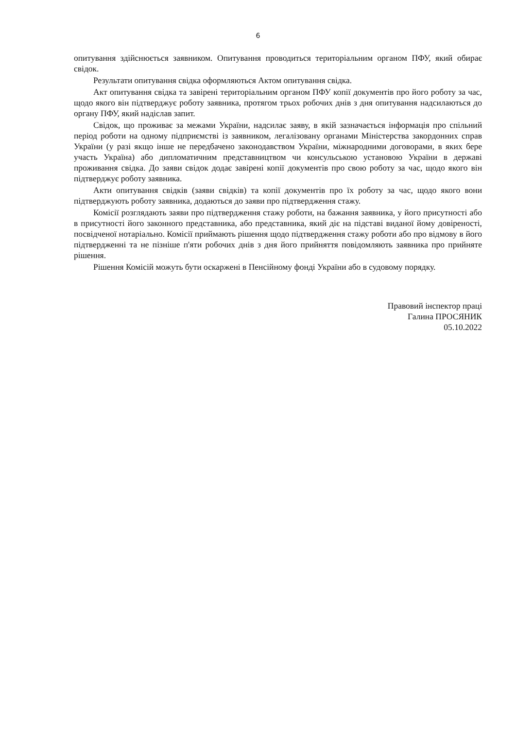6
опитування здійснюється заявником. Опитування проводиться територіальним органом ПФУ, який обирає свідок.
Результати опитування свідка оформляються Актом опитування свідка.
Акт опитування свідка та завірені територіальним органом ПФУ копії документів про його роботу за час, щодо якого він підтверджує роботу заявника, протягом трьох робочих днів з дня опитування надсилаються до органу ПФУ, який надіслав запит.
Свідок, що проживає за межами України, надсилає заяву, в якій зазначається інформація про спільний період роботи на одному підприємстві із заявником, легалізовану органами Міністерства закордонних справ України (у разі якщо інше не передбачено законодавством України, міжнародними договорами, в яких бере участь Україна) або дипломатичним представництвом чи консульською установою України в державі проживання свідка. До заяви свідок додає завірені копії документів про свою роботу за час, щодо якого він підтверджує роботу заявника.
Акти опитування свідків (заяви свідків) та копії документів про їх роботу за час, щодо якого вони підтверджують роботу заявника, додаються до заяви про підтвердження стажу.
Комісії розглядають заяви про підтвердження стажу роботи, на бажання заявника, у його присутності або в присутності його законного представника, або представника, який діє на підставі виданої йому довіреності, посвідченої нотаріально. Комісії приймають рішення щодо підтвердження стажу роботи або про відмову в його підтвердженні та не пізніше п'яти робочих днів з дня його прийняття повідомляють заявника про прийняте рішення.
Рішення Комісій можуть бути оскаржені в Пенсійному фонді України або в судовому порядку.
Правовий інспектор праці
Галина ПРОСЯНИК
05.10.2022